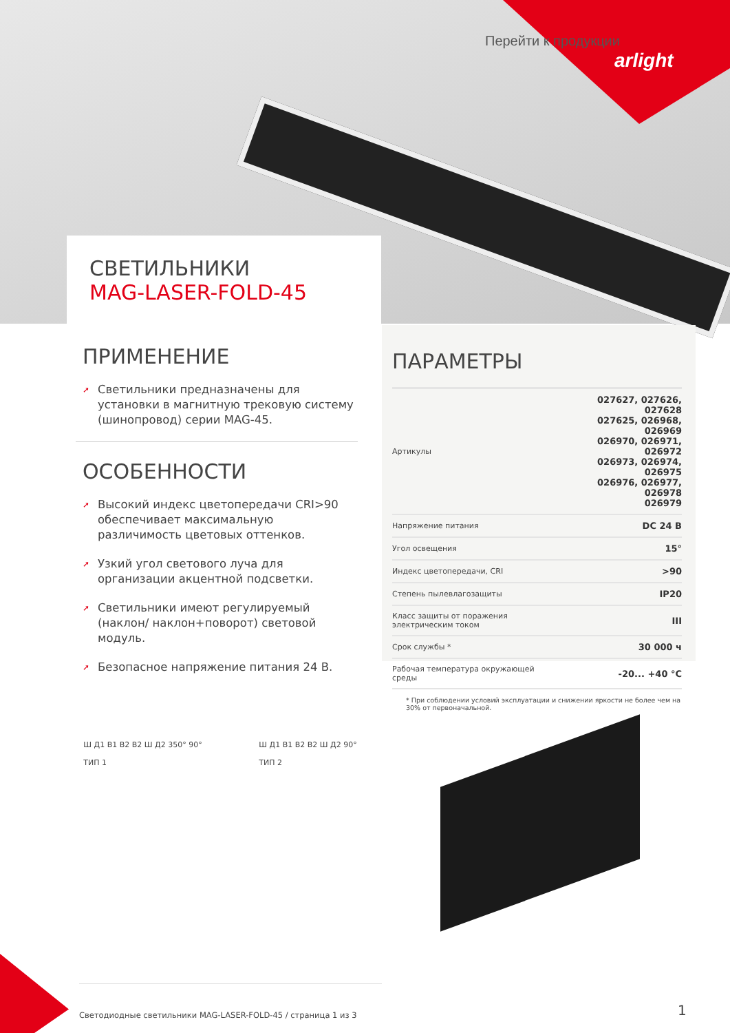Перейти к продукции
arlight
СВЕТИЛЬНИКИ
MAG-LASER-FOLD-45
ПРИМЕНЕНИЕ
➚ Светильники предназначены для установки в магнитную трековую систему (шинопровод) серии MAG-45.
ОСОБЕННОСТИ
➚ Высокий индекс цветопередачи CRI>90 обеспечивает максимальную различимость цветовых оттенков.
➚ Узкий угол светового луча для организации акцентной подсветки.
➚ Светильники имеют регулируемый (наклон/ наклон+поворот) световой модуль.
➚ Безопасное напряжение питания 24 В.
ПАРАМЕТРЫ
| Артикулы | 027627, 027626, 027628 027625, 026968, 026969 026970, 026971, 026972 026973, 026974, 026975 026976, 026977, 026978 026979 |
| Напряжение питания | DC 24 В |
| Угол освещения | 15° |
| Индекс цветопередачи, CRI | >90 |
| Степень пылевлагозащиты | IP20 |
| Класс защиты от поражения электрическим током | III |
| Срок службы * | 30 000 ч |
| Рабочая температура окружающей среды | -20... +40 °C |
* При соблюдении условий эксплуатации и снижении яркости не более чем на 30% от первоначальной.
Ш Д1 В1 В2 В2 Ш Д2 350° 90°
ТИП 1
Ш Д1 В1 В2 В2 Ш Д2 90°
ТИП 2
Светодиодные светильники MAG-LASER-FOLD-45 / страница 1 из 3
1